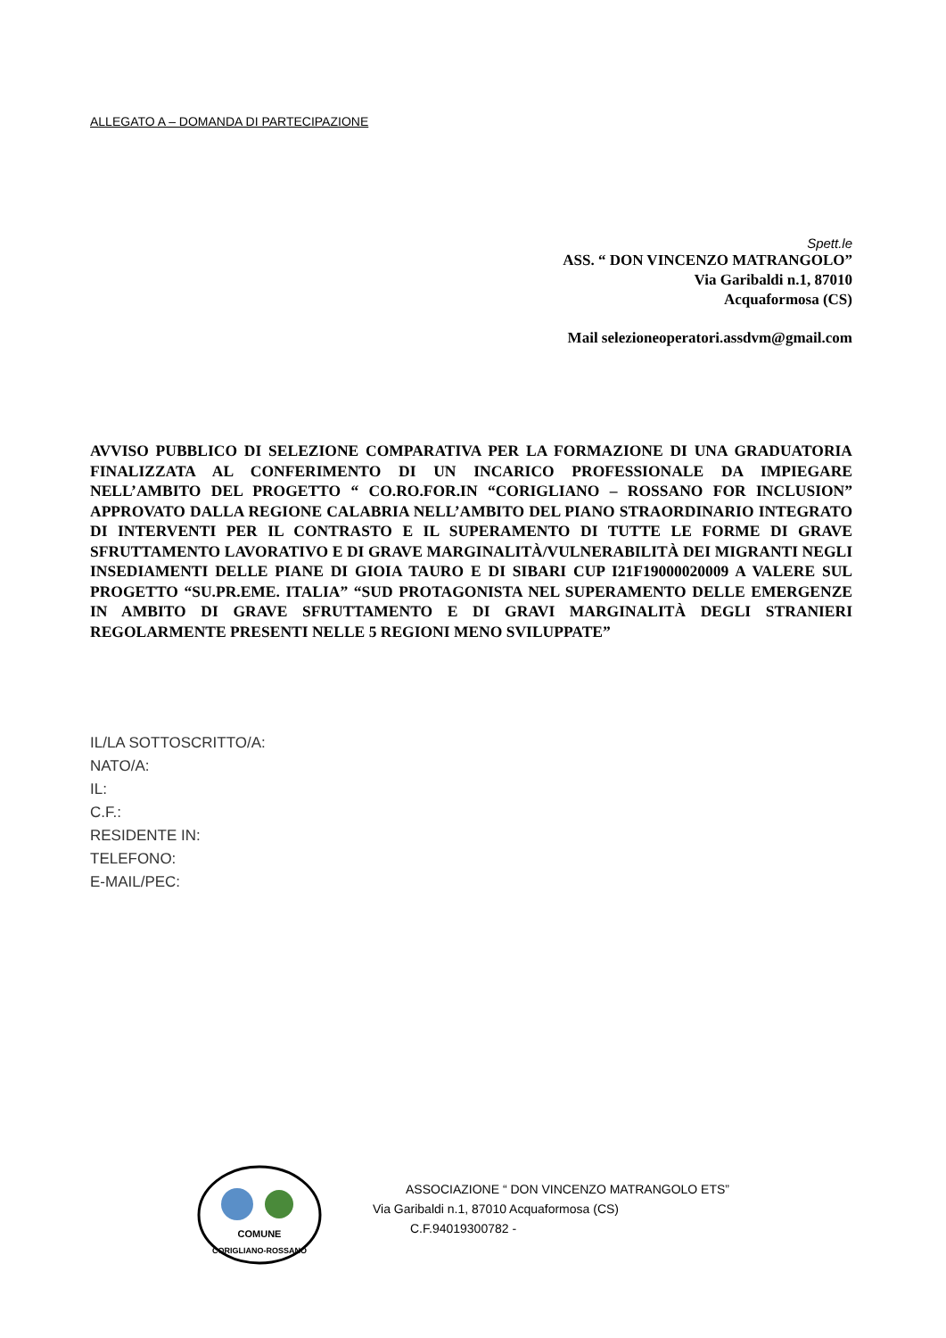ALLEGATO A – DOMANDA DI PARTECIPAZIONE
Spett.le
ASS. “ DON VINCENZO MATRANGOLO”
Via Garibaldi n.1, 87010
Acquaformosa (CS)
Mail selezioneoperatori.assdvm@gmail.com
AVVISO PUBBLICO DI SELEZIONE COMPARATIVA PER LA FORMAZIONE DI UNA GRADUATORIA FINALIZZATA AL CONFERIMENTO DI UN INCARICO PROFESSIONALE DA IMPIEGARE NELL’AMBITO DEL PROGETTO “ CO.RO.FOR.IN “CORIGLIANO – ROSSANO FOR INCLUSION” APPROVATO DALLA REGIONE CALABRIA NELL’AMBITO DEL PIANO STRAORDINARIO INTEGRATO DI INTERVENTI PER IL CONTRASTO E IL SUPERAMENTO DI TUTTE LE FORME DI GRAVE SFRUTTAMENTO LAVORATIVO E DI GRAVE MARGINALITÀ/VULNERABILITÀ DEI MIGRANTI NEGLI INSEDIAMENTI DELLE PIANE DI GIOIA TAURO E DI SIBARI CUP I21F19000020009 A VALERE SUL PROGETTO “SU.PR.EME. ITALIA” “SUD PROTAGONISTA NEL SUPERAMENTO DELLE EMERGENZE IN AMBITO DI GRAVE SFRUTTAMENTO E DI GRAVI MARGINALITÀ DEGLI STRANIERI REGOLARMENTE PRESENTI NELLE 5 REGIONI MENO SVILUPPATE”
IL/LA SOTTOSCRITTO/A:
NATO/A:
IL:
C.F.:
RESIDENTE IN:
TELEFONO:
E-MAIL/PEC:
COMUNE
CORIGLIANO-ROSSANO
ASSOCIAZIONE “ DON VINCENZO MATRANGOLO ETS”
Via Garibaldi n.1, 87010 Acquaformosa (CS)
C.F.94019300782 -